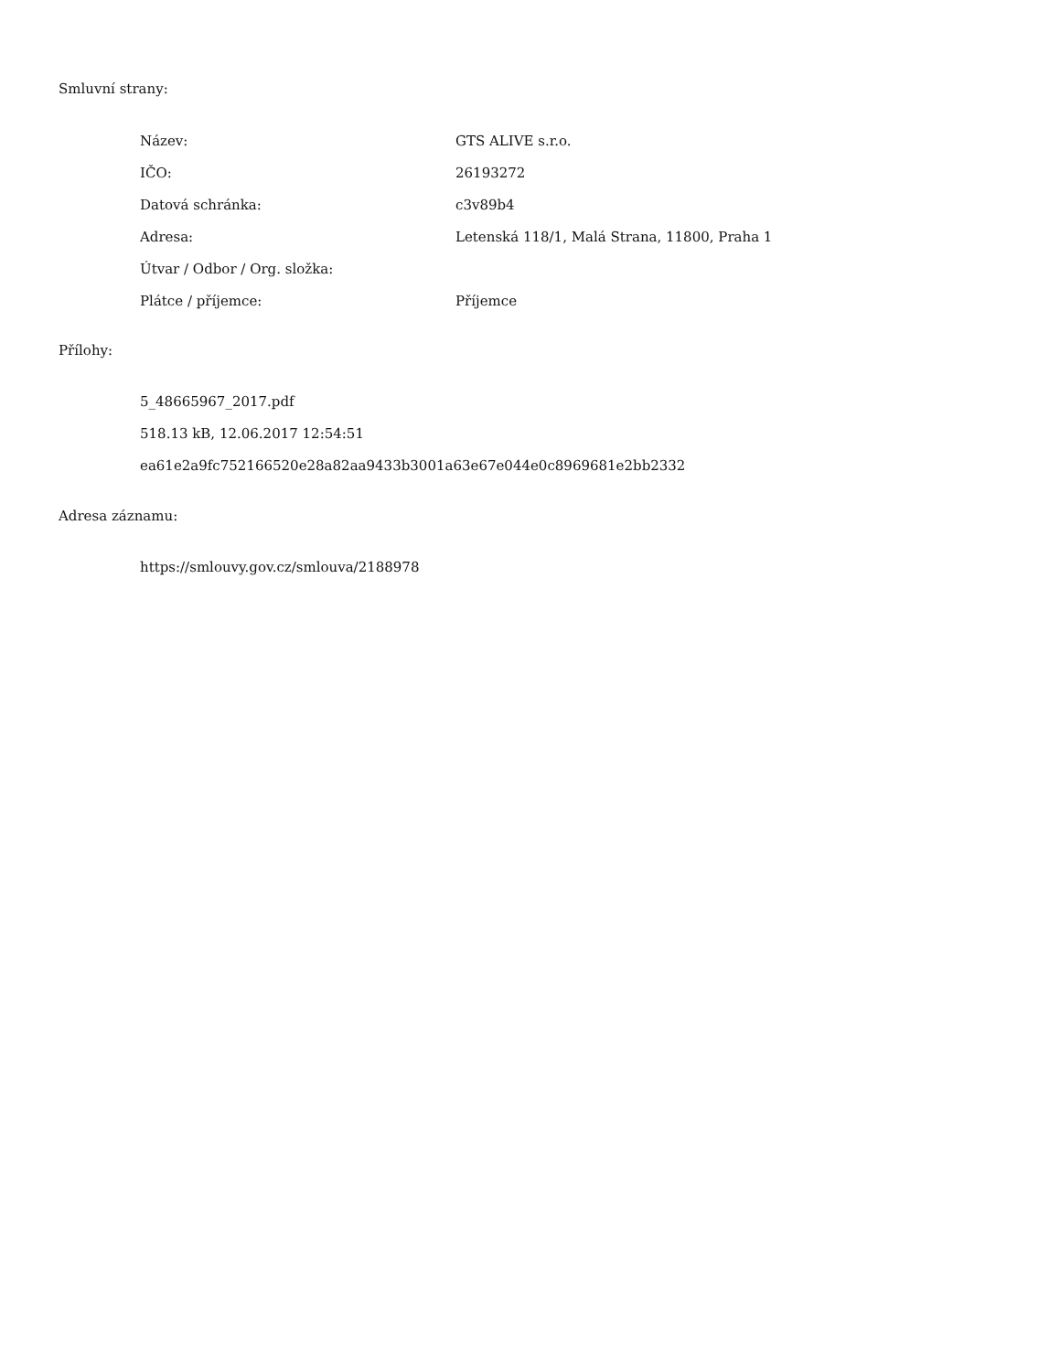Smluvní strany:
| Název: | GTS ALIVE s.r.o. |
| IČO: | 26193272 |
| Datová schránka: | c3v89b4 |
| Adresa: | Letenská 118/1, Malá Strana, 11800, Praha 1 |
| Útvar / Odbor / Org. složka: | |
| Plátce / příjemce: | Příjemce |
Přílohy:
5_48665967_2017.pdf
518.13 kB, 12.06.2017 12:54:51
ea61e2a9fc752166520e28a82aa9433b3001a63e67e044e0c8969681e2bb2332
Adresa záznamu:
https://smlouvy.gov.cz/smlouva/2188978